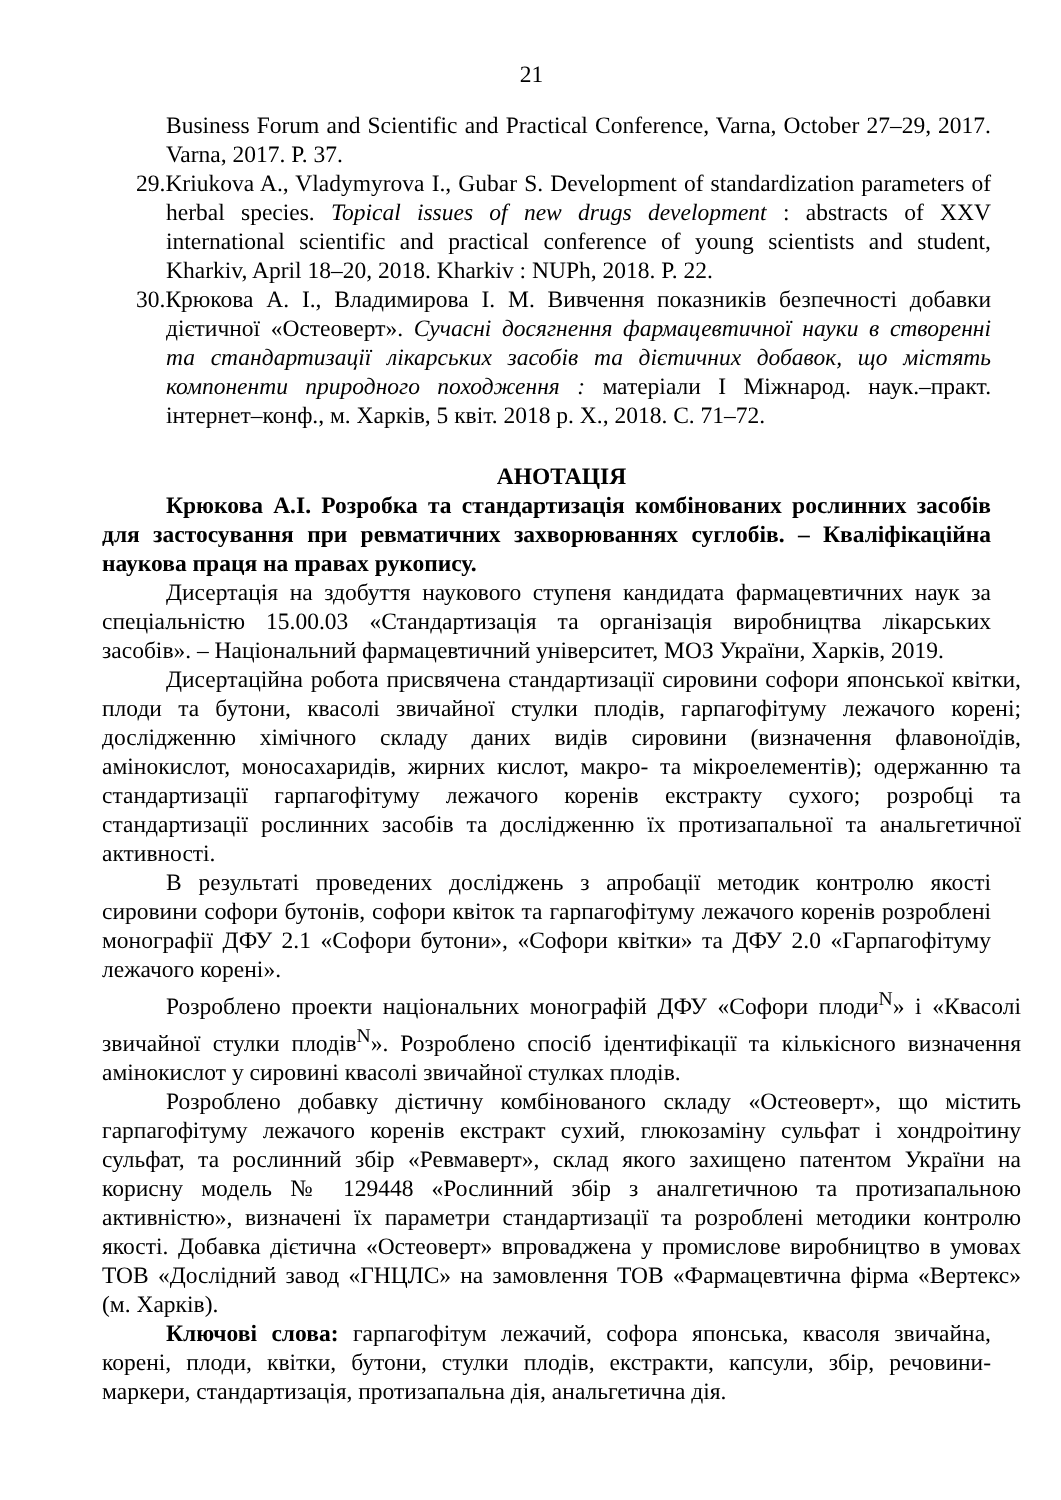21
Business Forum and Scientific and Practical Conference, Varna, October 27–29, 2017. Varna, 2017. P. 37.
29. Kriukova A., Vladymyrova I., Gubar S. Development of standardization parameters of herbal species. Topical issues of new drugs development : abstracts of XXV international scientific and practical conference of young scientists and student, Kharkiv, April 18–20, 2018. Kharkiv : NUPh, 2018. P. 22.
30. Крюкова А. І., Владимирова І. М. Вивчення показників безпечності добавки дієтичної «Остеоверт». Сучасні досягнення фармацевтичної науки в створенні та стандартизації лікарських засобів та дієтичних добавок, що містять компоненти природного походження : матеріали І Міжнарод. наук.–практ. інтернет–конф., м. Харків, 5 квіт. 2018 р. Х., 2018. С. 71–72.
АНОТАЦІЯ
Крюкова А.І. Розробка та стандартизація комбінованих рослинних засобів для застосування при ревматичних захворюваннях суглобів. – Кваліфікаційна наукова праця на правах рукопису.
Дисертація на здобуття наукового ступеня кандидата фармацевтичних наук за спеціальністю 15.00.03 «Стандартизація та організація виробництва лікарських засобів». – Національний фармацевтичний університет, МОЗ України, Харків, 2019.
Дисертаційна робота присвячена стандартизації сировини софори японської квітки, плоди та бутони, квасолі звичайної стулки плодів, гарпагофітуму лежачого корені; дослідженню хімічного складу даних видів сировини (визначення флавоноїдів, амінокислот, моносахаридів, жирних кислот, макро- та мікроелементів); одержанню та стандартизації гарпагофітуму лежачого коренів екстракту сухого; розробці та стандартизації рослинних засобів та дослідженню їх протизапальної та анальгетичної активності.
В результаті проведених досліджень з апробації методик контролю якості сировини софори бутонів, софори квіток та гарпагофітуму лежачого коренів розроблені монографії ДФУ 2.1 «Софори бутони», «Софори квітки» та ДФУ 2.0 «Гарпагофітуму лежачого корені».
Розроблено проекти національних монографій ДФУ «Софори плоди<sup>N</sup>» і «Квасолі звичайної стулки плодів<sup>N</sup>». Розроблено спосіб ідентифікації та кількісного визначення амінокислот у сировині квасолі звичайної стулках плодів.
Розроблено добавку дієтичну комбінованого складу «Остеоверт», що містить гарпагофітуму лежачого коренів екстракт сухий, глюкозаміну сульфат і хондроітину сульфат, та рослинний збір «Ревмаверт», склад якого захищено патентом України на корисну модель № 129448 «Рослинний збір з аналгетичною та протизапальною активністю», визначені їх параметри стандартизації та розроблені методики контролю якості. Добавка дієтична «Остеоверт» впроваджена у промислове виробництво в умовах ТОВ «Дослідний завод «ГНЦЛС» на замовлення ТОВ «Фармацевтична фірма «Вертекс» (м. Харків).
Ключові слова: гарпагофітум лежачий, софора японська, квасоля звичайна, корені, плоди, квітки, бутони, стулки плодів, екстракти, капсули, збір, речовини-маркери, стандартизація, протизапальна дія, анальгетична дія.